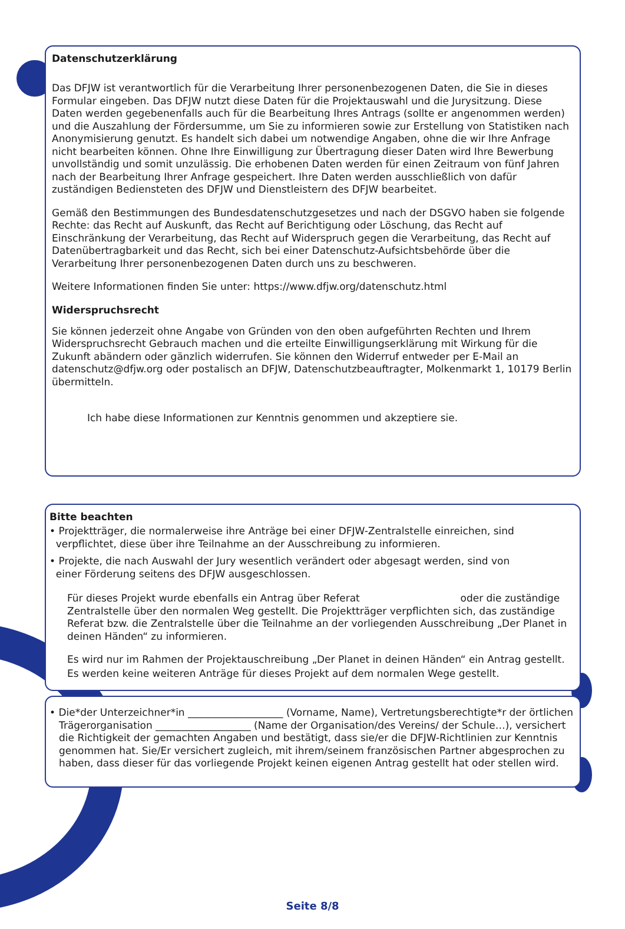Datenschutzerklärung
Das DFJW ist verantwortlich für die Verarbeitung Ihrer personenbezogenen Daten, die Sie in dieses Formular eingeben. Das DFJW nutzt diese Daten für die Projektauswahl und die Jurysitzung. Diese Daten werden gegebenenfalls auch für die Bearbeitung Ihres Antrags (sollte er angenommen werden) und die Auszahlung der Fördersumme, um Sie zu informieren sowie zur Erstellung von Statistiken nach Anonymisierung genutzt. Es handelt sich dabei um notwendige Angaben, ohne die wir Ihre Anfrage nicht bearbeiten können. Ohne Ihre Einwilligung zur Übertragung dieser Daten wird Ihre Bewerbung unvollständig und somit unzulässig. Die erhobenen Daten werden für einen Zeitraum von fünf Jahren nach der Bearbeitung Ihrer Anfrage gespeichert. Ihre Daten werden ausschließlich von dafür zuständigen Bediensteten des DFJW und Dienstleistern des DFJW bearbeitet.
Gemäß den Bestimmungen des Bundesdatenschutzgesetzes und nach der DSGVO haben sie folgende Rechte: das Recht auf Auskunft, das Recht auf Berichtigung oder Löschung, das Recht auf Einschränkung der Verarbeitung, das Recht auf Widerspruch gegen die Verarbeitung, das Recht auf Datenübertragbarkeit und das Recht, sich bei einer Datenschutz-Aufsichtsbehörde über die Verarbeitung Ihrer personenbezogenen Daten durch uns zu beschweren.
Weitere Informationen finden Sie unter: https://www.dfjw.org/datenschutz.html
Widerspruchsrecht
Sie können jederzeit ohne Angabe von Gründen von den oben aufgeführten Rechten und Ihrem Widerspruchsrecht Gebrauch machen und die erteilte Einwilligungserklärung mit Wirkung für die Zukunft abändern oder gänzlich widerrufen. Sie können den Widerruf entweder per E-Mail an datenschutz@dfjw.org oder postalisch an DFJW, Datenschutzbeauftragter, Molkenmarkt 1, 10179 Berlin übermitteln.
Ich habe diese Informationen zur Kenntnis genommen und akzeptiere sie.
Bitte beachten
• Projektträger, die normalerweise ihre Anträge bei einer DFJW-Zentralstelle einreichen, sind
verpflichtet, diese über ihre Teilnahme an der Ausschreibung zu informieren.
• Projekte, die nach Auswahl der Jury wesentlich verändert oder abgesagt werden, sind von
einer Förderung seitens des DFJW ausgeschlossen.
Für dieses Projekt wurde ebenfalls ein Antrag über Referat oder die zuständige Zentralstelle über den normalen Weg gestellt. Die Projektträger verpflichten sich, das zuständige Referat bzw. die Zentralstelle über die Teilnahme an der vorliegenden Ausschreibung „Der Planet in deinen Händen“ zu informieren.
Es wird nur im Rahmen der Projektauschreibung „Der Planet in deinen Händen“ ein Antrag gestellt. Es werden keine weiteren Anträge für dieses Projekt auf dem normalen Wege gestellt.
• Die*der Unterzeichner*in ___________________ (Vorname, Name), Vertretungsberechtigte*r der örtlichen Trägerorganisation ___________________ (Name der Organisation/des Vereins/ der Schule…), versichert die Richtigkeit der gemachten Angaben und bestätigt, dass sie/er die DFJW-Richtlinien zur Kenntnis genommen hat. Sie/Er versichert zugleich, mit ihrem/seinem französischen Partner abgesprochen zu haben, dass dieser für das vorliegende Projekt keinen eigenen Antrag gestellt hat oder stellen wird.
Seite 8/8